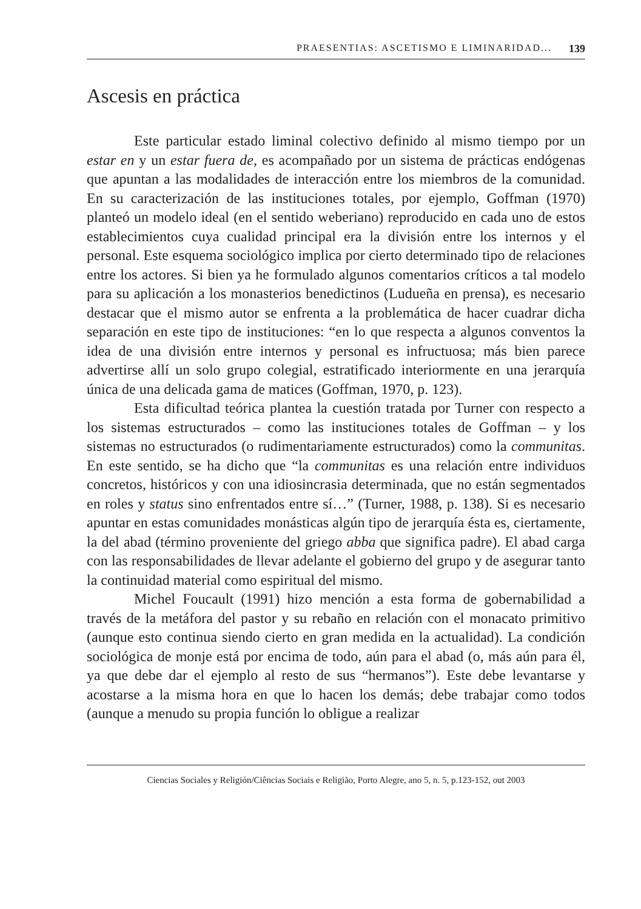PRAESENTIAS: ASCETISMO E LIMINARIDAD... 139
Ascesis en práctica
Este particular estado liminal colectivo definido al mismo tiempo por un estar en y un estar fuera de, es acompañado por un sistema de prácticas endógenas que apuntan a las modalidades de interacción entre los miembros de la comunidad. En su caracterización de las instituciones totales, por ejemplo, Goffman (1970) planteó un modelo ideal (en el sentido weberiano) reproducido en cada uno de estos establecimientos cuya cualidad principal era la división entre los internos y el personal. Este esquema sociológico implica por cierto determinado tipo de relaciones entre los actores. Si bien ya he formulado algunos comentarios críticos a tal modelo para su aplicación a los monasterios benedictinos (Ludueña en prensa), es necesario destacar que el mismo autor se enfrenta a la problemática de hacer cuadrar dicha separación en este tipo de instituciones: “en lo que respecta a algunos conventos la idea de una división entre internos y personal es infructuosa; más bien parece advertirse allí un solo grupo colegial, estratificado interiormente en una jerarquía única de una delicada gama de matices (Goffman, 1970, p. 123).
Esta dificultad teórica plantea la cuestión tratada por Turner con respecto a los sistemas estructurados – como las instituciones totales de Goffman – y los sistemas no estructurados (o rudimentariamente estructurados) como la communitas. En este sentido, se ha dicho que “la communitas es una relación entre individuos concretos, históricos y con una idiosincrasia determinada, que no están segmentados en roles y status sino enfrentados entre sí…” (Turner, 1988, p. 138). Si es necesario apuntar en estas comunidades monásticas algún tipo de jerarquía ésta es, ciertamente, la del abad (término proveniente del griego abba que significa padre). El abad carga con las responsabilidades de llevar adelante el gobierno del grupo y de asegurar tanto la continuidad material como espiritual del mismo.
Michel Foucault (1991) hizo mención a esta forma de gobernabilidad a través de la metáfora del pastor y su rebaño en relación con el monacato primitivo (aunque esto continua siendo cierto en gran medida en la actualidad). La condición sociológica de monje está por encima de todo, aún para el abad (o, más aún para él, ya que debe dar el ejemplo al resto de sus “hermanos”). Este debe levantarse y acostarse a la misma hora en que lo hacen los demás; debe trabajar como todos (aunque a menudo su propia función lo obligue a realizar
Ciencias Sociales y Religión/Ciências Sociais e Religião, Porto Alegre, ano 5, n. 5, p.123-152, out 2003